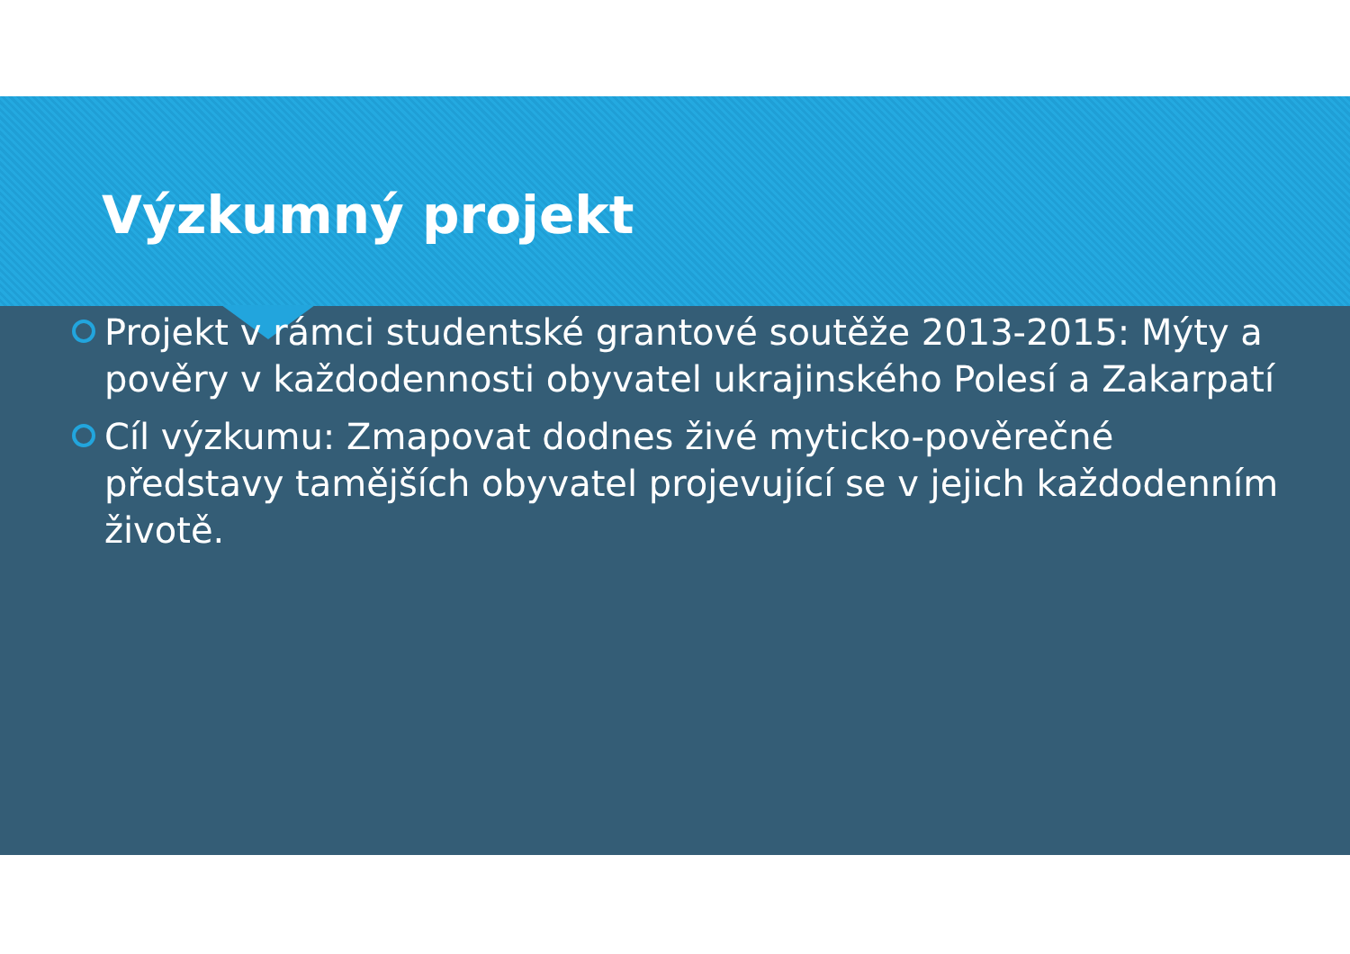Výzkumný projekt
Projekt v rámci studentské grantové soutěže 2013-2015: Mýty a pověry v každodennosti obyvatel ukrajinského Polesí a Zakarpatí
Cíl výzkumu: Zmapovat dodnes živé myticko-pověrečné představy tamějších obyvatel projevující se v jejich každodenním životě.